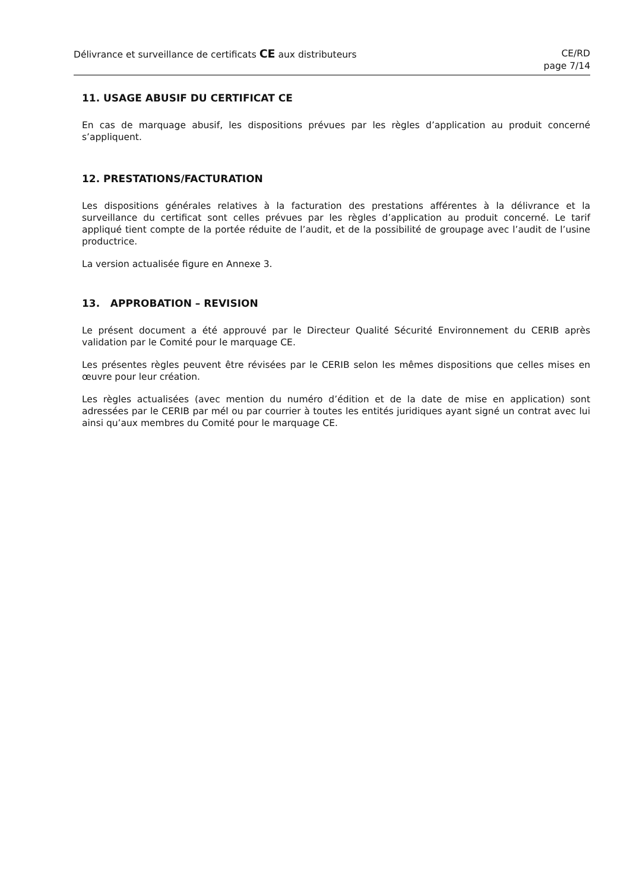Délivrance et surveillance de certificats CE aux distributeurs
CE/RD
page 7/14
11. USAGE ABUSIF DU CERTIFICAT CE
En cas de marquage abusif, les dispositions prévues par les règles d’application au produit concerné s’appliquent.
12. PRESTATIONS/FACTURATION
Les dispositions générales relatives à la facturation des prestations afférentes à la délivrance et la surveillance du certificat sont celles prévues par les règles d’application au produit concerné. Le tarif appliqué tient compte de la portée réduite de l’audit, et de la possibilité de groupage avec l’audit de l’usine productrice.
La version actualisée figure en Annexe 3.
13. APPROBATION – REVISION
Le présent document a été approuvé par le Directeur Qualité Sécurité Environnement du CERIB après validation par le Comité pour le marquage CE.
Les présentes règles peuvent être révisées par le CERIB selon les mêmes dispositions que celles mises en œuvre pour leur création.
Les règles actualisées (avec mention du numéro d’édition et de la date de mise en application) sont adressées par le CERIB par mél ou par courrier à toutes les entités juridiques ayant signé un contrat avec lui ainsi qu’aux membres du Comité pour le marquage CE.